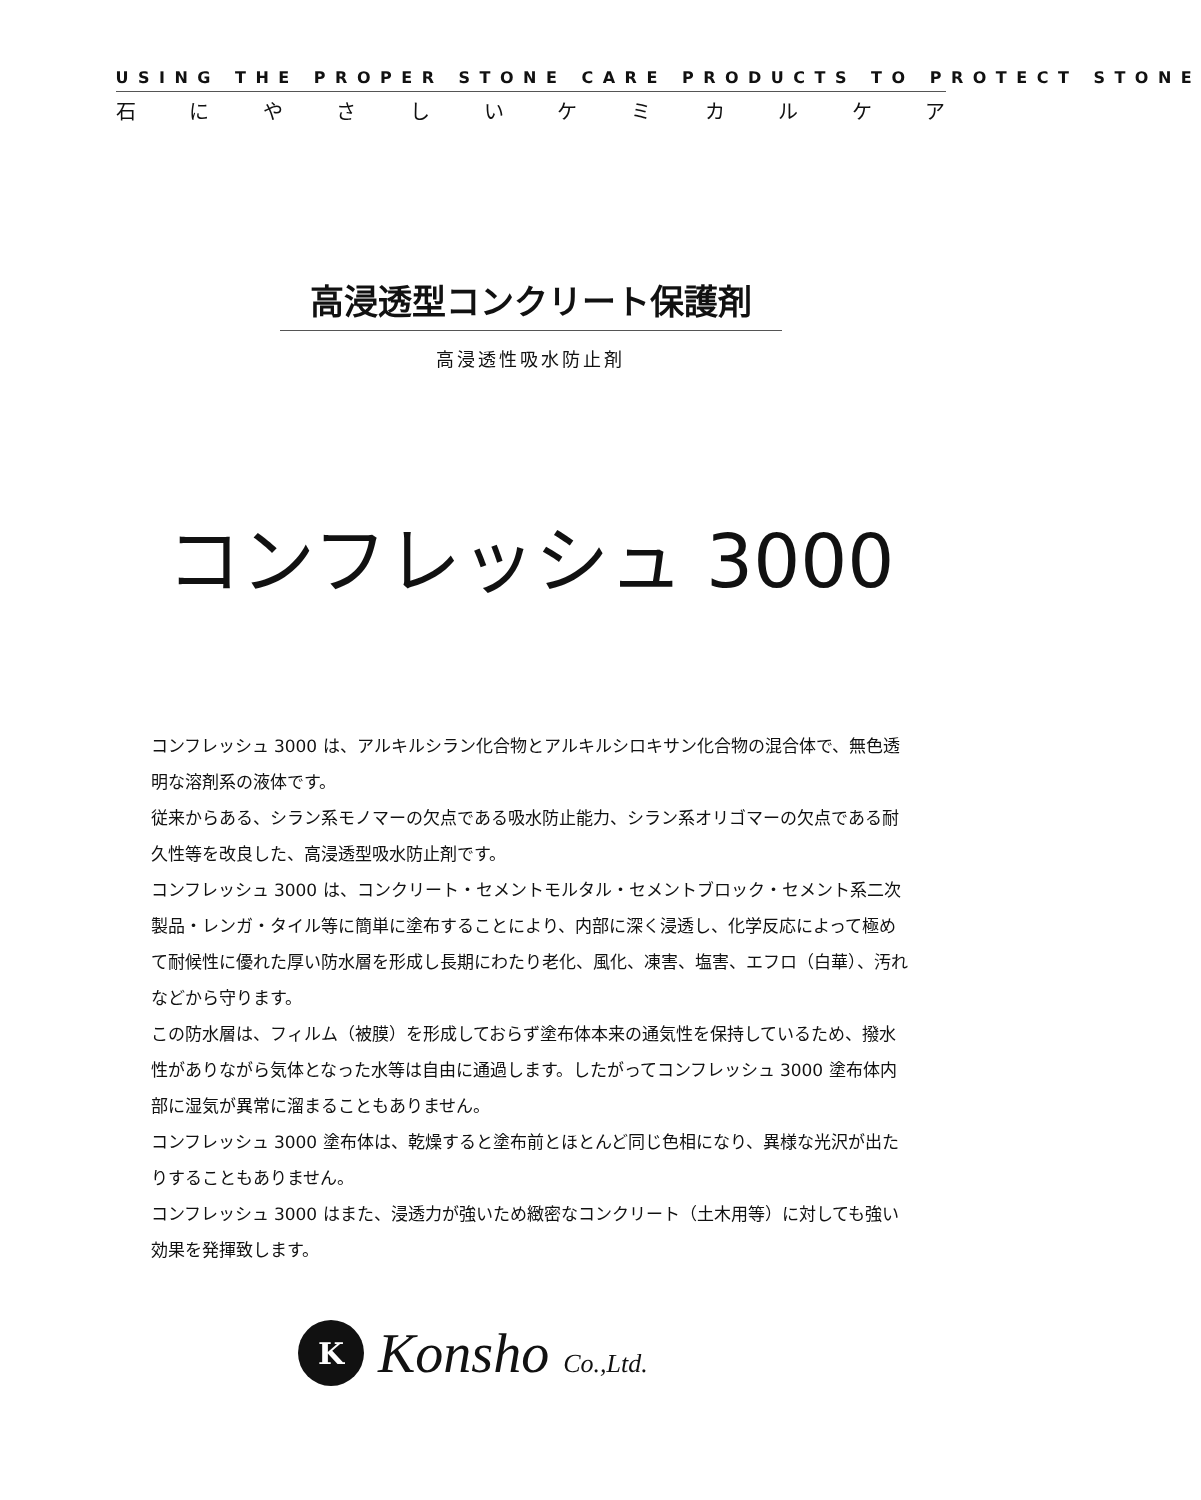USING THE PROPER STONE CARE PRODUCTS TO PROTECT STONE
石にやさしいケミカルケア
高浸透型コンクリート保護剤
高浸透性吸水防止剤
コンフレッシュ 3000
コンフレッシュ 3000 は、アルキルシラン化合物とアルキルシロキサン化合物の混合体で、無色透明な溶剤系の液体です。
従来からある、シラン系モノマーの欠点である吸水防止能力、シラン系オリゴマーの欠点である耐久性等を改良した、高浸透型吸水防止剤です。
コンフレッシュ 3000 は、コンクリート・セメントモルタル・セメントブロック・セメント系二次製品・レンガ・タイル等に簡単に塗布することにより、内部に深く浸透し、化学反応によって極めて耐候性に優れた厚い防水層を形成し長期にわたり老化、風化、凍害、塩害、エフロ（白華）、汚れなどから守ります。
この防水層は、フィルム（被膜）を形成しておらず塗布体本来の通気性を保持しているため、撥水性がありながら気体となった水等は自由に通過します。したがってコンフレッシュ 3000 塗布体内部に湿気が異常に溜まることもありません。
コンフレッシュ 3000 塗布体は、乾燥すると塗布前とほとんど同じ色相になり、異様な光沢が出たりすることもありません。
コンフレッシュ 3000 はまた、浸透力が強いため緻密なコンクリート（土木用等）に対しても強い効果を発揮致します。
K
Konsho Co.,Ltd.